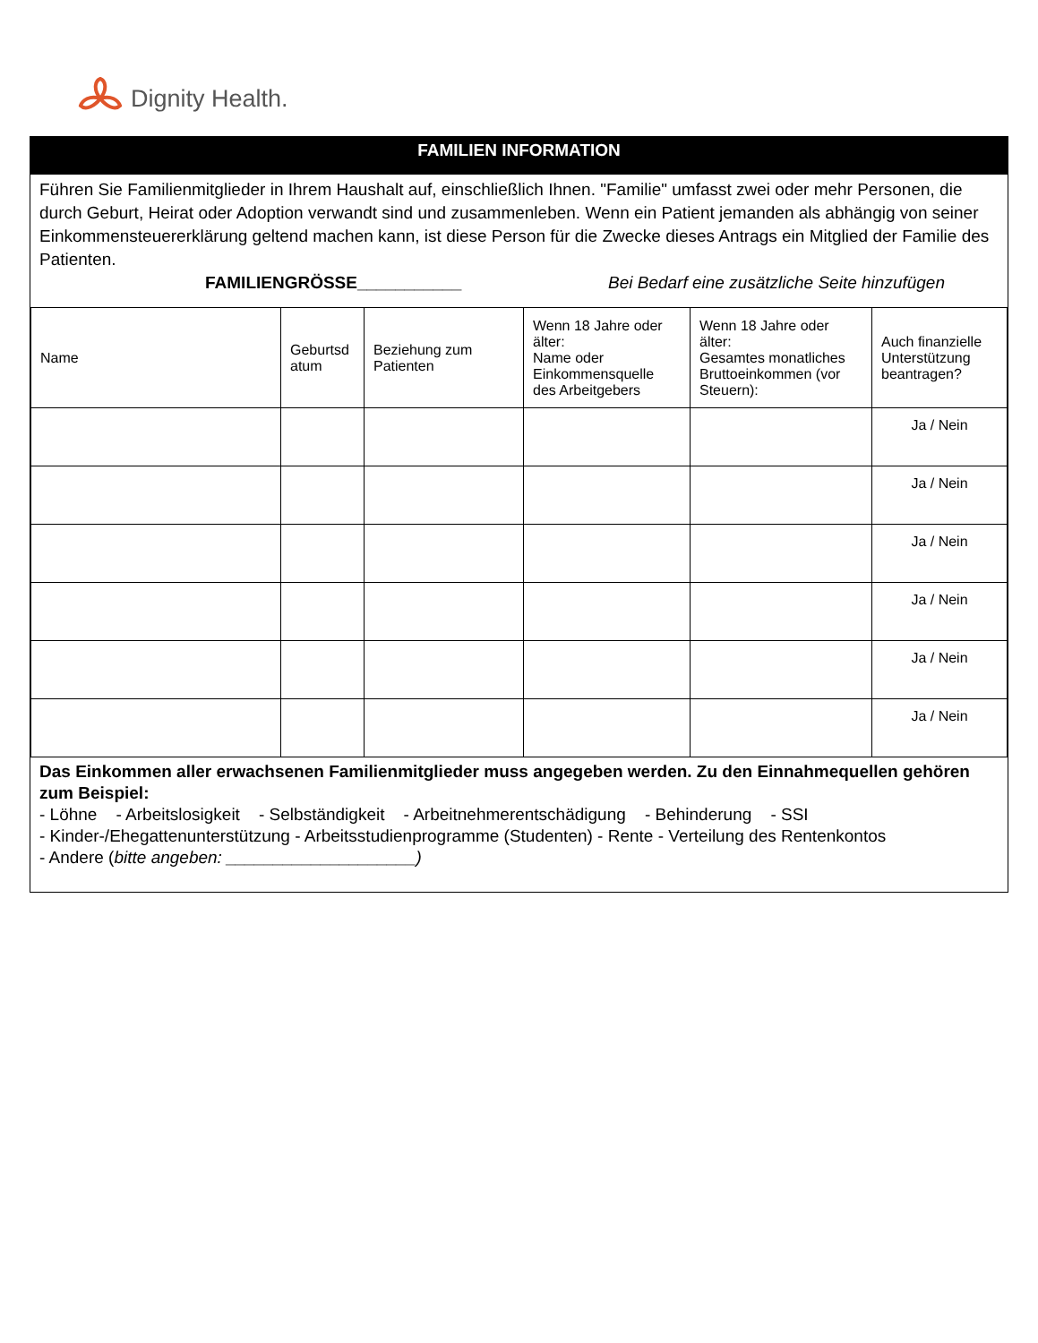Dignity Health.
FAMILIEN INFORMATION
Führen Sie Familienmitglieder in Ihrem Haushalt auf, einschließlich Ihnen. "Familie" umfasst zwei oder mehr Personen, die durch Geburt, Heirat oder Adoption verwandt sind und zusammenleben. Wenn ein Patient jemanden als abhängig von seiner Einkommensteuererklärung geltend machen kann, ist diese Person für die Zwecke dieses Antrags ein Mitglied der Familie des Patienten.
FAMILIENGRÖSSE___________ Bei Bedarf eine zusätzliche Seite hinzufügen
| Name | Geburtsd atum | Beziehung zum Patienten | Wenn 18 Jahre oder älter: Name oder Einkommensquelle des Arbeitgebers | Wenn 18 Jahre oder älter: Gesamtes monatliches Bruttoeinkommen (vor Steuern): | Auch finanzielle Unterstützung beantragen? |
| --- | --- | --- | --- | --- | --- |
| | | | | | Ja / Nein |
| | | | | | Ja / Nein |
| | | | | | Ja / Nein |
| | | | | | Ja / Nein |
| | | | | | Ja / Nein |
| | | | | | Ja / Nein |
Das Einkommen aller erwachsenen Familienmitglieder muss angegeben werden. Zu den Einnahmequellen gehören zum Beispiel:
- Löhne - Arbeitslosigkeit - Selbständigkeit - Arbeitnehmerentschädigung - Behinderung - SSI
- Kinder-/Ehegattenunterstützung - Arbeitsstudienprogramme (Studenten) - Rente - Verteilung des Rentenkontos
- Andere (bitte angeben: ____________________)